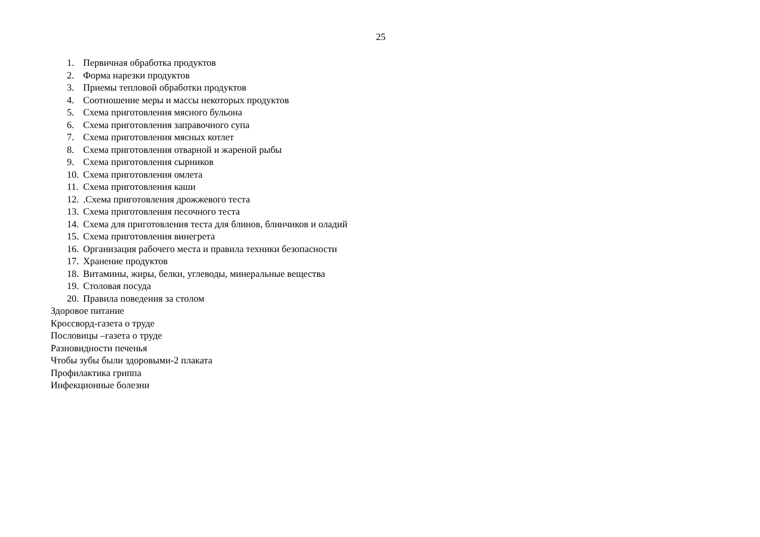25
1. Первичная обработка продуктов
2. Форма нарезки продуктов
3. Приемы тепловой обработки продуктов
4. Соотношение меры и массы некоторых продуктов
5. Схема приготовления мясного бульона
6. Схема приготовления заправочного супа
7. Схема приготовления мясных котлет
8. Схема приготовления отварной и жареной рыбы
9. Схема приготовления сырников
10. Схема приготовления омлета
11. Схема приготовления каши
12..Схема приготовления дрожжевого теста
13. Схема приготовления песочного теста
14. Схема для приготовления теста для блинов, блинчиков и оладий
15. Схема приготовления винегрета
16. Организация рабочего места и правила техники безопасности
17. Хранение продуктов
18. Витамины, жиры, белки, углеводы, минеральные вещества
19. Столовая посуда
20. Правила поведения за столом
Здоровое питание
Кроссворд-газета о труде
Пословицы –газета о труде
Разновидности печенья
Чтобы зубы были здоровыми-2 плаката
Профилактика гриппа
Инфекционные болезни